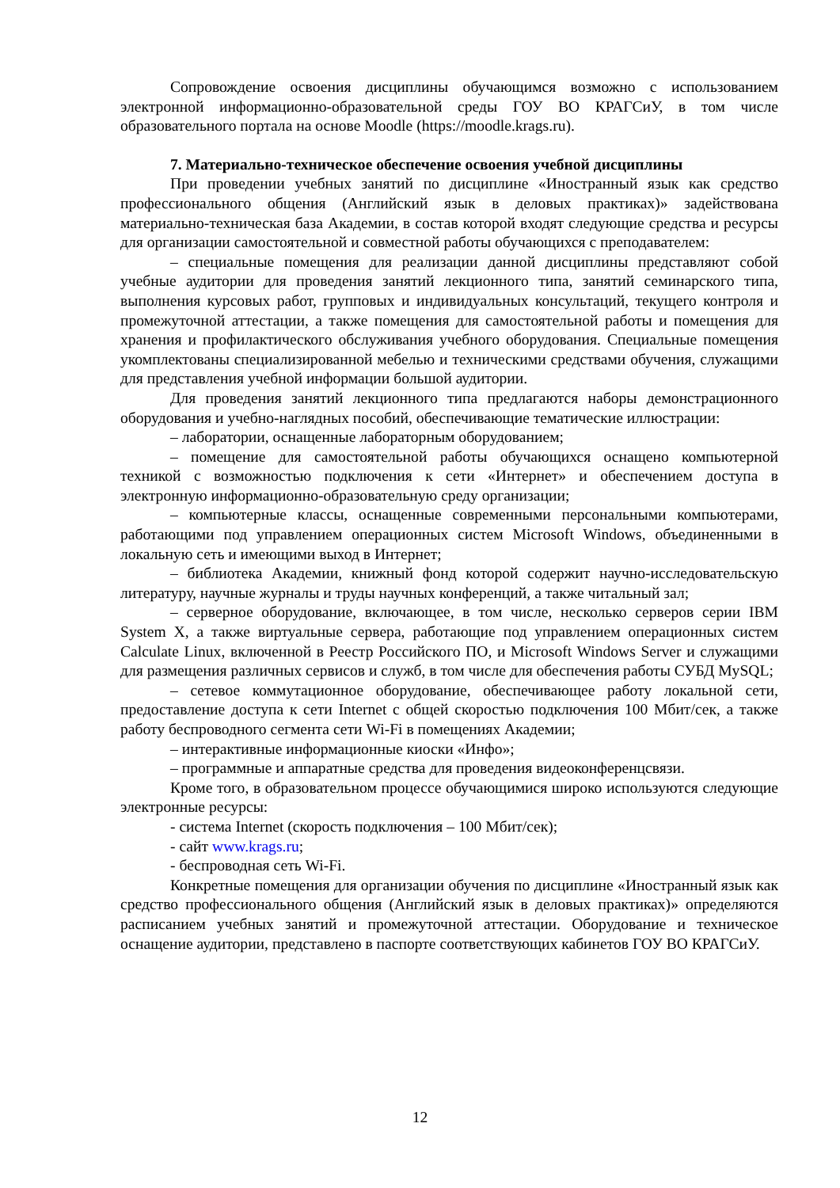Сопровождение освоения дисциплины обучающимся возможно с использованием электронной информационно-образовательной среды ГОУ ВО КРАГСиУ, в том числе образовательного портала на основе Moodle (https://moodle.krags.ru).
7. Материально-техническое обеспечение освоения учебной дисциплины
При проведении учебных занятий по дисциплине «Иностранный язык как средство профессионального общения (Английский язык в деловых практиках)» задействована материально-техническая база Академии, в состав которой входят следующие средства и ресурсы для организации самостоятельной и совместной работы обучающихся с преподавателем:
– специальные помещения для реализации данной дисциплины представляют собой учебные аудитории для проведения занятий лекционного типа, занятий семинарского типа, выполнения курсовых работ, групповых и индивидуальных консультаций, текущего контроля и промежуточной аттестации, а также помещения для самостоятельной работы и помещения для хранения и профилактического обслуживания учебного оборудования. Специальные помещения укомплектованы специализированной мебелью и техническими средствами обучения, служащими для представления учебной информации большой аудитории.
Для проведения занятий лекционного типа предлагаются наборы демонстрационного оборудования и учебно-наглядных пособий, обеспечивающие тематические иллюстрации:
– лаборатории, оснащенные лабораторным оборудованием;
– помещение для самостоятельной работы обучающихся оснащено компьютерной техникой с возможностью подключения к сети «Интернет» и обеспечением доступа в электронную информационно-образовательную среду организации;
– компьютерные классы, оснащенные современными персональными компьютерами, работающими под управлением операционных систем Microsoft Windows, объединенными в локальную сеть и имеющими выход в Интернет;
– библиотека Академии, книжный фонд которой содержит научно-исследовательскую литературу, научные журналы и труды научных конференций, а также читальный зал;
– серверное оборудование, включающее, в том числе, несколько серверов серии IBM System X, а также виртуальные сервера, работающие под управлением операционных систем Calculate Linux, включенной в Реестр Российского ПО, и Microsoft Windows Server и служащими для размещения различных сервисов и служб, в том числе для обеспечения работы СУБД MySQL;
– сетевое коммутационное оборудование, обеспечивающее работу локальной сети, предоставление доступа к сети Internet с общей скоростью подключения 100 Мбит/сек, а также работу беспроводного сегмента сети Wi-Fi в помещениях Академии;
– интерактивные информационные киоски «Инфо»;
– программные и аппаратные средства для проведения видеоконференцсвязи.
Кроме того, в образовательном процессе обучающимися широко используются следующие электронные ресурсы:
- система Internet (скорость подключения – 100 Мбит/сек);
- сайт www.krags.ru;
- беспроводная сеть Wi-Fi.
Конкретные помещения для организации обучения по дисциплине «Иностранный язык как средство профессионального общения (Английский язык в деловых практиках)» определяются расписанием учебных занятий и промежуточной аттестации. Оборудование и техническое оснащение аудитории, представлено в паспорте соответствующих кабинетов ГОУ ВО КРАГСиУ.
12